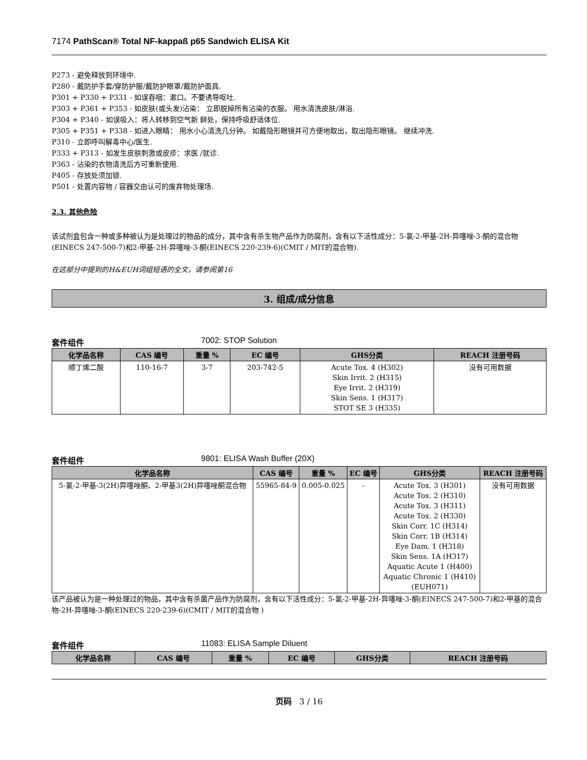7174 PathScan® Total NF-kappaß p65 Sandwich ELISA Kit
P273 - 避免释放到环境中.
P280 - 戴防护手套/穿防护服/戴防护眼罩/戴防护面具.
P301 + P330 + P331 - 如误吞咽：漱口。不要诱导呕吐.
P303 + P361 + P353 - 如皮肤(或头发)沾染： 立即脱掉所有沾染的衣服。 用水清洗皮肤/淋浴.
P304 + P340 - 如误吸入：将人转移到空气新 鲜处，保持呼吸舒适体位.
P305 + P351 + P338 - 如进入眼睛： 用水小心清洗几分钟。 如戴隐形眼镜并可方便地取出，取出隐形眼镜。 继续冲洗.
P310 - 立即呼叫解毒中心/医生.
P333 + P313 - 如发生皮肤刺激或皮疹：求医 /就诊.
P363 - 沾染的衣物清洗后方可重新使用.
P405 - 存放处须加锁.
P501 - 处置内容物 / 容器交由认可的废弃物处理场.
2.3. 其他危险
该试剂盒包含一种或多种被认为是处理过的物品的成分，其中含有杀生物产品作为防腐剂，含有以下活性成分：5-氯-2-甲基-2H-异噻唑-3-酮的混合物(EINECS 247-500-7)和2-甲基-2H-异噻唑-3-酮(EINECS 220-239-6)(CMIT / MIT的混合物).
在这部分中提到的H&EUH词组短语的全文，请参阅第16
3. 组成/成分信息
套件组件 7002: STOP Solution
| 化学品名称 | CAS 编号 | 重量 % | EC 编号 | GHS分类 | REACH 注册号码 |
| --- | --- | --- | --- | --- | --- |
| 顺丁烯二酸 | 110-16-7 | 3-7 | 203-742-5 | Acute Tox. 4 (H302) Skin Irrit. 2 (H315) Eye Irrit. 2 (H319) Skin Sens. 1 (H317) STOT SE 3 (H335) | 没有可用数据 |
套件组件 9801: ELISA Wash Buffer (20X)
| 化学品名称 | CAS 编号 | 重量 % | EC 编号 | GHS分类 | REACH 注册号码 |
| --- | --- | --- | --- | --- | --- |
| 5-氯-2-甲基-3(2H)异噻唑酮、2-甲基3(2H)异噻唑酮混合物 | 55965-84-9 | 0.005-0.025 | - | Acute Tox. 3 (H301) Acute Tox. 2 (H310) Acute Tox. 3 (H311) Acute Tox. 2 (H330) Skin Corr. 1C (H314) Skin Corr. 1B (H314) Eye Dam. 1 (H318) Skin Sens. 1A (H317) Aquatic Acute 1 (H400) Aquatic Chronic 1 (H410) (EUH071) | 没有可用数据 |
该产品被认为是一种处理过的物品，其中含有杀菌产品作为防腐剂，含有以下活性成分：5-氯-2-甲基-2H-异噻唑-3-酮(EINECS 247-500-7)和2-甲基的混合物-2H-异噻唑-3-酮(EINECS 220-239-6)(CMIT / MIT的混合物 )
套件组件 11083: ELISA Sample Diluent
| 化学品名称 | CAS 编号 | 重量 % | EC 编号 | GHS分类 | REACH 注册号码 |
| --- | --- | --- | --- | --- | --- |
页码 3 / 16